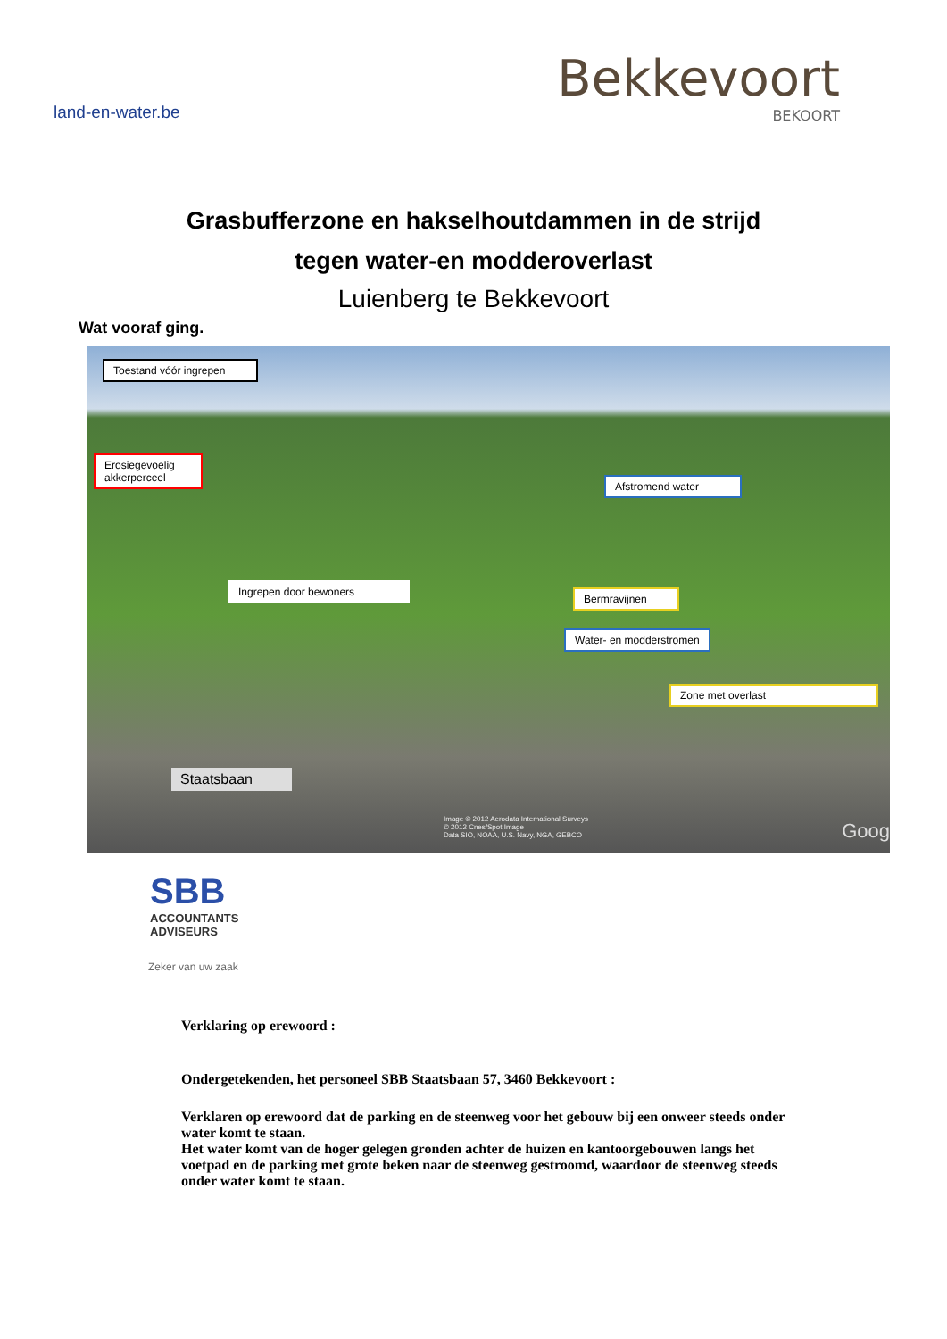land-en-water.be
Bekkevoort
BEKOORT
Grasbufferzone en hakselhoutdammen in de strijd
tegen water-en modderoverlast
Luienberg te Bekkevoort
Wat vooraf ging.
Toestand vóór ingrepen
Erosiegevoelig akkerperceel
Afstromend water
Ingrepen door bewoners
Bermravijnen
Water- en modderstromen
Zone met overlast
Staatsbaan
Image © 2012 Aerodata International Surveys
© 2012 Cnes/Spot Image
Data SIO, NOAA, U.S. Navy, NGA, GEBCO
Goog
SBB
ACCOUNTANTS
ADVISEURS
Zeker van uw zaak
Verklaring op erewoord :
Ondergetekenden, het personeel SBB Staatsbaan 57, 3460 Bekkevoort :
Verklaren op erewoord dat de parking en de steenweg voor het gebouw bij een onweer steeds onder water komt te staan.
Het water komt van de hoger gelegen gronden achter de huizen en kantoorgebouwen langs het voetpad en de parking met grote beken naar de steenweg gestroomd, waardoor de steenweg steeds onder water komt te staan.